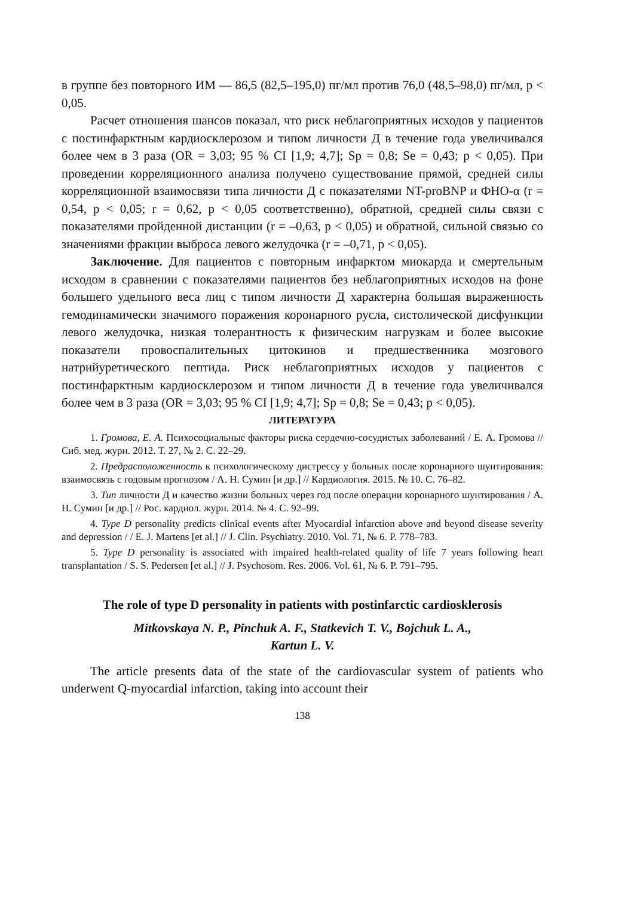в группе без повторного ИМ — 86,5 (82,5–195,0) пг/мл против 76,0 (48,5–98,0) пг/мл, p < 0,05.
Расчет отношения шансов показал, что риск неблагоприятных исходов у пациентов с постинфарктным кардиосклерозом и типом личности Д в течение года увеличивался более чем в 3 раза (OR = 3,03; 95 % CI [1,9; 4,7]; Sp = 0,8; Se = 0,43; p < 0,05). При проведении корреляционного анализа получено существование прямой, средней силы корреляционной взаимосвязи типа личности Д с показателями NT-proBNP и ФНО-α (r = 0,54, p < 0,05; r = 0,62, p < 0,05 соответственно), обратной, средней силы связи с показателями пройденной дистанции (r = –0,63, p < 0,05) и обратной, сильной связью со значениями фракции выброса левого желудочка (r = –0,71, p < 0,05).
Заключение. Для пациентов с повторным инфарктом миокарда и смертельным исходом в сравнении с показателями пациентов без неблагоприятных исходов на фоне большего удельного веса лиц с типом личности Д характерна большая выраженность гемодинамически значимого поражения коронарного русла, систолической дисфункции левого желудочка, низкая толерантность к физическим нагрузкам и более высокие показатели провоспалительных цитокинов и предшественника мозгового натрийуретического пептида. Риск неблагоприятных исходов у пациентов с постинфарктным кардиосклерозом и типом личности Д в течение года увеличивался более чем в 3 раза (OR = 3,03; 95 % CI [1,9; 4,7]; Sp = 0,8; Se = 0,43; p < 0,05).
ЛИТЕРАТУРА
1. Громова, Е. А. Психосоциальные факторы риска сердечно-сосудистых заболеваний / Е. А. Громова // Сиб. мед. журн. 2012. Т. 27, № 2. С. 22–29.
2. Предрасположенность к психологическому дистрессу у больных после коронарного шунтирования: взаимосвязь с годовым прогнозом / А. Н. Сумин [и др.] // Кардиология. 2015. № 10. С. 76–82.
3. Тип личности Д и качество жизни больных через год после операции коронарного шунтирования / А. Н. Сумин [и др.] // Рос. кардиол. журн. 2014. № 4. С. 92–99.
4. Type D personality predicts clinical events after Myocardial infarction above and beyond disease severity and depression / / E. J. Martens [et al.] // J. Clin. Psychiatry. 2010. Vol. 71, № 6. P. 778–783.
5. Type D personality is associated with impaired health-related quality of life 7 years following heart transplantation / S. S. Pedersen [et al.] // J. Psychosom. Res. 2006. Vol. 61, № 6. P. 791–795.
The role of type D personality in patients with postinfarctic cardiosklerosis
Mitkovskaya N. P., Pinchuk A. F., Statkevich T. V., Bojchuk L. A.,
Kartun L. V.
The article presents data of the state of the cardiovascular system of patients who underwent Q-myocardial infarction, taking into account their
138